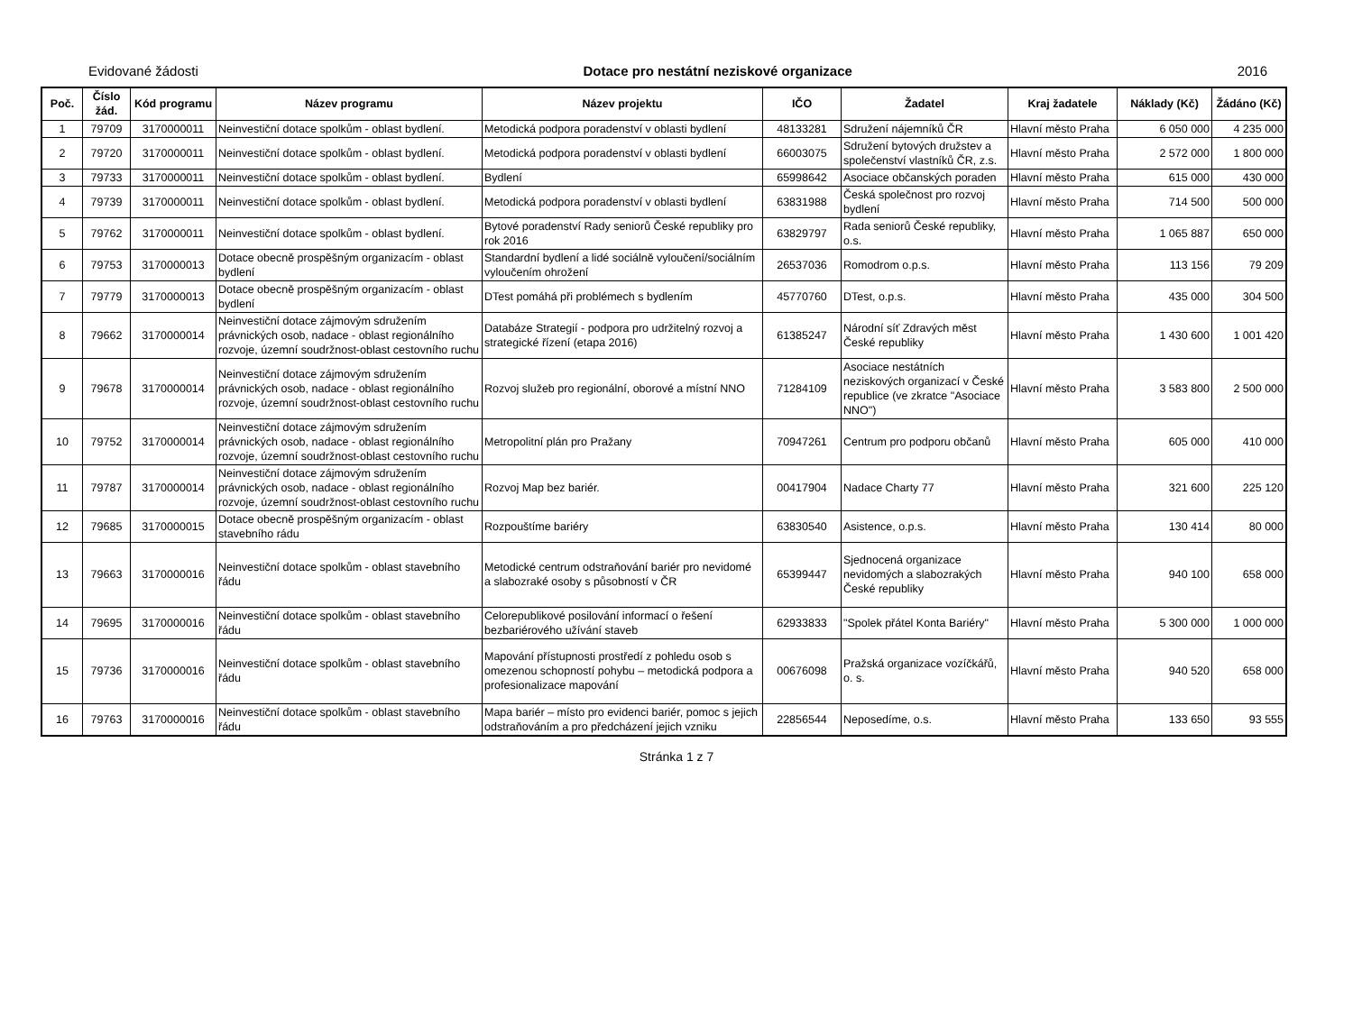Evidované žádosti Dotace pro nestátní neziskové organizace 2016
| Poč. | Číslo žád. | Kód programu | Název programu | Název projektu | IČO | Žadatel | Kraj žadatele | Náklady (Kč) | Žádáno (Kč) |
| --- | --- | --- | --- | --- | --- | --- | --- | --- | --- |
| 1 | 79709 | 3170000011 | Neinvestiční dotace spolkům - oblast bydlení. | Metodická podpora poradenství v oblasti bydlení | 48133281 | Sdružení nájemníků ČR | Hlavní město Praha | 6 050 000 | 4 235 000 |
| 2 | 79720 | 3170000011 | Neinvestiční dotace spolkům - oblast bydlení. | Metodická podpora poradenství v oblasti bydlení | 66003075 | Sdružení bytových družstev a společenství vlastníků ČR, z.s. | Hlavní město Praha | 2 572 000 | 1 800 000 |
| 3 | 79733 | 3170000011 | Neinvestiční dotace spolkům - oblast bydlení. | Bydlení | 65998642 | Asociace občanských poraden | Hlavní město Praha | 615 000 | 430 000 |
| 4 | 79739 | 3170000011 | Neinvestiční dotace spolkům - oblast bydlení. | Metodická podpora poradenství v oblasti bydlení | 63831988 | Česká společnost pro rozvoj bydlení | Hlavní město Praha | 714 500 | 500 000 |
| 5 | 79762 | 3170000011 | Neinvestiční dotace spolkům - oblast bydlení. | Bytové poradenství Rady seniorů České republiky pro rok 2016 | 63829797 | Rada seniorů České republiky, o.s. | Hlavní město Praha | 1 065 887 | 650 000 |
| 6 | 79753 | 3170000013 | Dotace obecně prospěšným organizacím - oblast bydlení | Standardní bydlení a lidé sociálně vyloučení/sociálním vyloučením ohrožení | 26537036 | Romodrom o.p.s. | Hlavní město Praha | 113 156 | 79 209 |
| 7 | 79779 | 3170000013 | Dotace obecně prospěšným organizacím - oblast bydlení | DTest pomáhá při problémech s bydlením | 45770760 | DTest, o.p.s. | Hlavní město Praha | 435 000 | 304 500 |
| 8 | 79662 | 3170000014 | Neinvestiční dotace zájmovým sdružením právnických osob, nadace - oblast regionálního rozvoje, územní soudržnost-oblast cestovního ruchu | Databáze Strategií - podpora pro udržitelný rozvoj a strategické řízení (etapa 2016) | 61385247 | Národní síť Zdravých měst České republiky | Hlavní město Praha | 1 430 600 | 1 001 420 |
| 9 | 79678 | 3170000014 | Neinvestiční dotace zájmovým sdružením právnických osob, nadace - oblast regionálního rozvoje, územní soudržnost-oblast cestovního ruchu | Rozvoj služeb pro regionální, oborové a místní NNO | 71284109 | Asociace nestátních neziskových organizací v České republice (ve zkratce "Asociace NNO") | Hlavní město Praha | 3 583 800 | 2 500 000 |
| 10 | 79752 | 3170000014 | Neinvestiční dotace zájmovým sdružením právnických osob, nadace - oblast regionálního rozvoje, územní soudržnost-oblast cestovního ruchu | Metropolitní plán pro Pražany | 70947261 | Centrum pro podporu občanů | Hlavní město Praha | 605 000 | 410 000 |
| 11 | 79787 | 3170000014 | Neinvestiční dotace zájmovým sdružením právnických osob, nadace - oblast regionálního rozvoje, územní soudržnost-oblast cestovního ruchu | Rozvoj Map bez bariér. | 00417904 | Nadace Charty 77 | Hlavní město Praha | 321 600 | 225 120 |
| 12 | 79685 | 3170000015 | Dotace obecně prospěšným organizacím - oblast stavebního rádu | Rozpouštíme bariéry | 63830540 | Asistence, o.p.s. | Hlavní město Praha | 130 414 | 80 000 |
| 13 | 79663 | 3170000016 | Neinvestiční dotace spolkům - oblast stavebního řádu | Metodické centrum odstraňování bariér pro nevidomé a slabozraké osoby s působností v ČR | 65399447 | Sjednocená organizace nevidomých a slabozrakých České republiky | Hlavní město Praha | 940 100 | 658 000 |
| 14 | 79695 | 3170000016 | Neinvestiční dotace spolkům - oblast stavebního řádu | Celorepublikové posilování informací o řešení bezbariérového užívání staveb | 62933833 | "Spolek přátel Konta Bariéry" | Hlavní město Praha | 5 300 000 | 1 000 000 |
| 15 | 79736 | 3170000016 | Neinvestiční dotace spolkům - oblast stavebního řádu | Mapování přístupnosti prostředí z pohledu osob s omezenou schopností pohybu – metodická podpora a profesionalizace mapování | 00676098 | Pražská organizace vozíčkářů, o. s. | Hlavní město Praha | 940 520 | 658 000 |
| 16 | 79763 | 3170000016 | Neinvestiční dotace spolkům - oblast stavebního řádu | Mapa bariér – místo pro evidenci bariér, pomoc s jejich odstraňováním a pro předcházení jejich vzniku | 22856544 | Neposedíme, o.s. | Hlavní město Praha | 133 650 | 93 555 |
Stránka 1 z 7